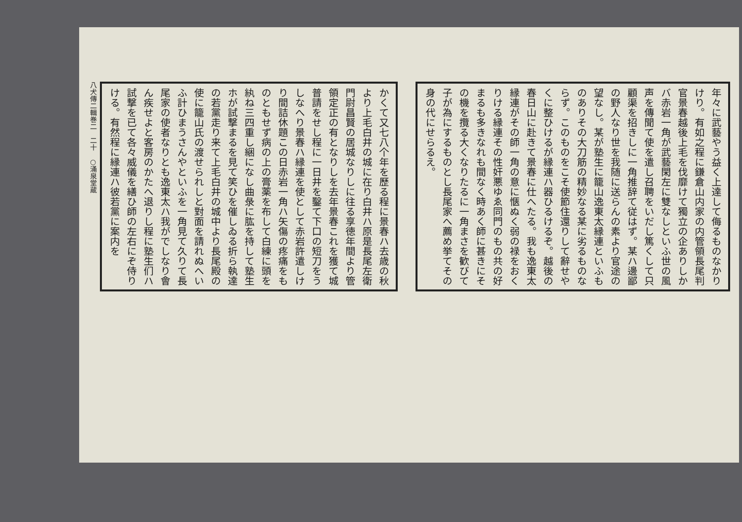年々に武藝やう益く上達して侮るものなかりけり。有如之程に鎌倉山内家の内管領長尾判官景春越後上毛を伐靡けて獨立の企ありしかバ赤岩一角が武藝閑左に雙なしといふ世の風声を傳聞て使を遣し召聘をいだし篤くして只顧渠を招きしに一角推辞て従はず。某ハ邊鄙の野人なり世を我随に送らんの素より官途の望なし。某が塾生に籠山逸東太縁連といふものありその大刀筋の精妙なる某に劣るものならず。このものをこそ使節住還りして辭せやくに整ひけるが縁連ハ器ひるけるぞ。越後の春日山に赴きて景春に仕へたる。我も逸東太縁連がその師一角の意に愜ぬく弱の禄をおくりける縁連その性奸悪ゆゑ同門のもの共の好まるも多きなれも間なく時あく師に甚きにその機を攬る大くなりたるに一角まさを歓びて子が為にするものとし長尾家へ薦め挙てその身の代にせらるえ。
八犬傳二輯巻二　二十　○涌泉堂蔵
かくて又七八个年を歷る程に景春ハ去歳の秋より上毛白井の城に在り白井ハ原是長尾左衛門尉昌賢の居城なりしに往る享徳年間より管領定正の有となりしを去年景春これを獲て城普請をせし程に一日井を鑿て下口の短刀をうしなへり景春ハ縁連を使として赤岩許遣しけり間詰休題この日赤岩一角ハ矢傷の疼痛をものともせず病の上の膏薬を布して白練に頭を紈ね三四重し綑になし曲彔に肱を持して塾生ホが試撃まるを見て笑ひを催しゐる折ら執達の若黨走り来て上毛白井の城中より長尾殿の使に籠山氏の渡せられしと對面を請れぬへいふ計ひまうさんやといふを一角見て久りて長尾家の使者なりとも逸東太ハ我がでしなり會ん疾せよと客房のかたへ退りし程に塾生们ハ試撃を已て各々威儀を繕ひ師の左右にぞ侍りける。有然程に縁連ハ彼若黨に案内を